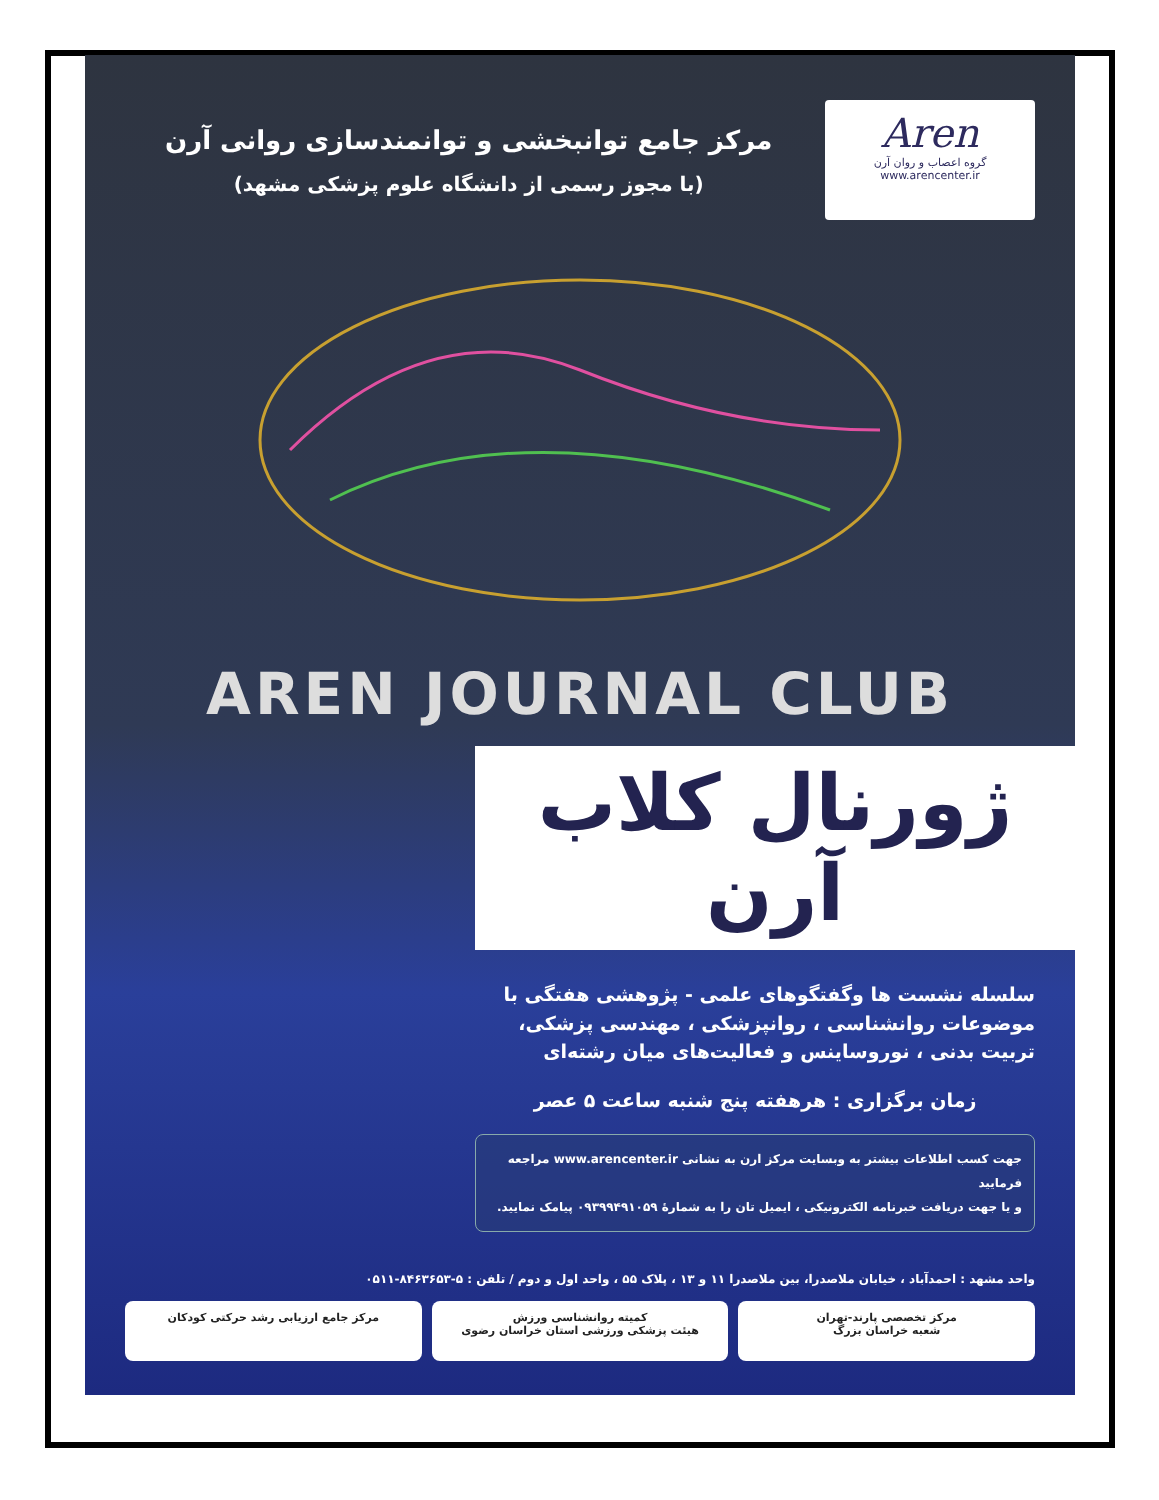Aren
گروه اعصاب و روان آرن
www.arencenter.ir
مرکز جامع توانبخشی و توانمندسازی روانی آرن
(با مجوز رسمی از دانشگاه علوم پزشکی مشهد)
AREN JOURNAL CLUB
ژورنال کلاب آرن
سلسله نشست ها وگفتگوهای علمی - پژوهشی هفتگی با موضوعات روانشناسی ، روانپزشکی ، مهندسی پزشکی، تربیت بدنی ، نوروساینس و فعالیت‌های میان رشته‌ای
زمان برگزاری : هرهفته پنج شنبه ساعت ۵ عصر
جهت کسب اطلاعات بیشتر به وبسایت مرکز ارن به نشانی www.arencenter.ir مراجعه فرمایید
و یا جهت دریافت خبرنامه الکترونیکی ، ایمیل تان را به شمارهٔ ۰۹۳۹۹۴۹۱۰۵۹ پیامک نمایید.
واحد مشهد : احمدآباد ، خیابان ملاصدرا، بین ملاصدرا ۱۱ و ۱۳ ، پلاک ۵۵ ، واحد اول و دوم / تلفن : ۵-۸۴۶۳۶۵۳-۰۵۱۱
مرکز تخصصی پارند-تهران
شعبه خراسان بزرگ
کمیته روانشناسی ورزش
هیئت پزشکی ورزشی استان خراسان رضوی
مرکز جامع ارزیابی رشد حرکتی کودکان